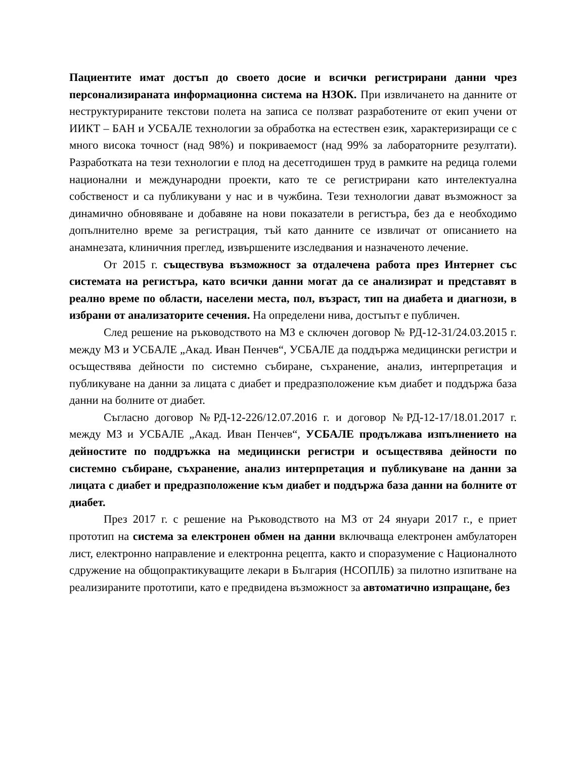Пациентите имат достъп до своето досие и всички регистрирани данни чрез персонализираната информационна система на НЗОК. При извличането на данните от неструктурираните текстови полета на записа се ползват разработените от екип учени от ИИКТ – БАН и УСБАЛЕ технологии за обработка на естествен език, характеризиращи се с много висока точност (над 98%) и покриваемост (над 99% за лабораторните резултати). Разработката на тези технологии е плод на десетгодишен труд в рамките на редица големи национални и международни проекти, като те се регистрирани като интелектуална собственост и са публикувани у нас и в чужбина. Тези технологии дават възможност за динамично обновяване и добавяне на нови показатели в регистъра, без да е необходимо допълнително време за регистрация, тъй като данните се извличат от описанието на анамнезата, клиничния преглед, извършените изследвания и назначеното лечение.
От 2015 г. съществува възможност за отдалечена работа през Интернет със системата на регистъра, като всички данни могат да се анализират и представят в реално време по области, населени места, пол, възраст, тип на диабета и диагнози, в избрани от анализаторите сечения. На определени нива, достъпът е публичен.
След решение на ръководството на МЗ е сключен договор № РД-12-31/24.03.2015 г. между МЗ и УСБАЛЕ „Акад. Иван Пенчев“, УСБАЛЕ да поддържа медицински регистри и осъществява дейности по системно събиране, съхранение, анализ, интерпретация и публикуване на данни за лицата с диабет и предразположение към диабет и поддържа база данни на болните от диабет.
Съгласно договор №РД-12-226/12.07.2016 г. и договор №РД-12-17/18.01.2017 г. между МЗ и УСБАЛЕ „Акад. Иван Пенчев“, УСБАЛЕ продължава изпълнението на дейностите по поддръжка на медицински регистри и осъществява дейности по системно събиране, съхранение, анализ интерпретация и публикуване на данни за лицата с диабет и предразположение към диабет и поддържа база данни на болните от диабет.
През 2017 г. с решение на Ръководството на МЗ от 24 януари 2017 г., е приет прототип на система за електронен обмен на данни включваща електронен амбулаторен лист, електронно направление и електронна рецепта, както и споразумение с Националното сдружение на общопрактикуващите лекари в България (НСОПЛБ) за пилотно изпитване на реализираните прототипи, като е предвидена възможност за автоматично изпращане, без